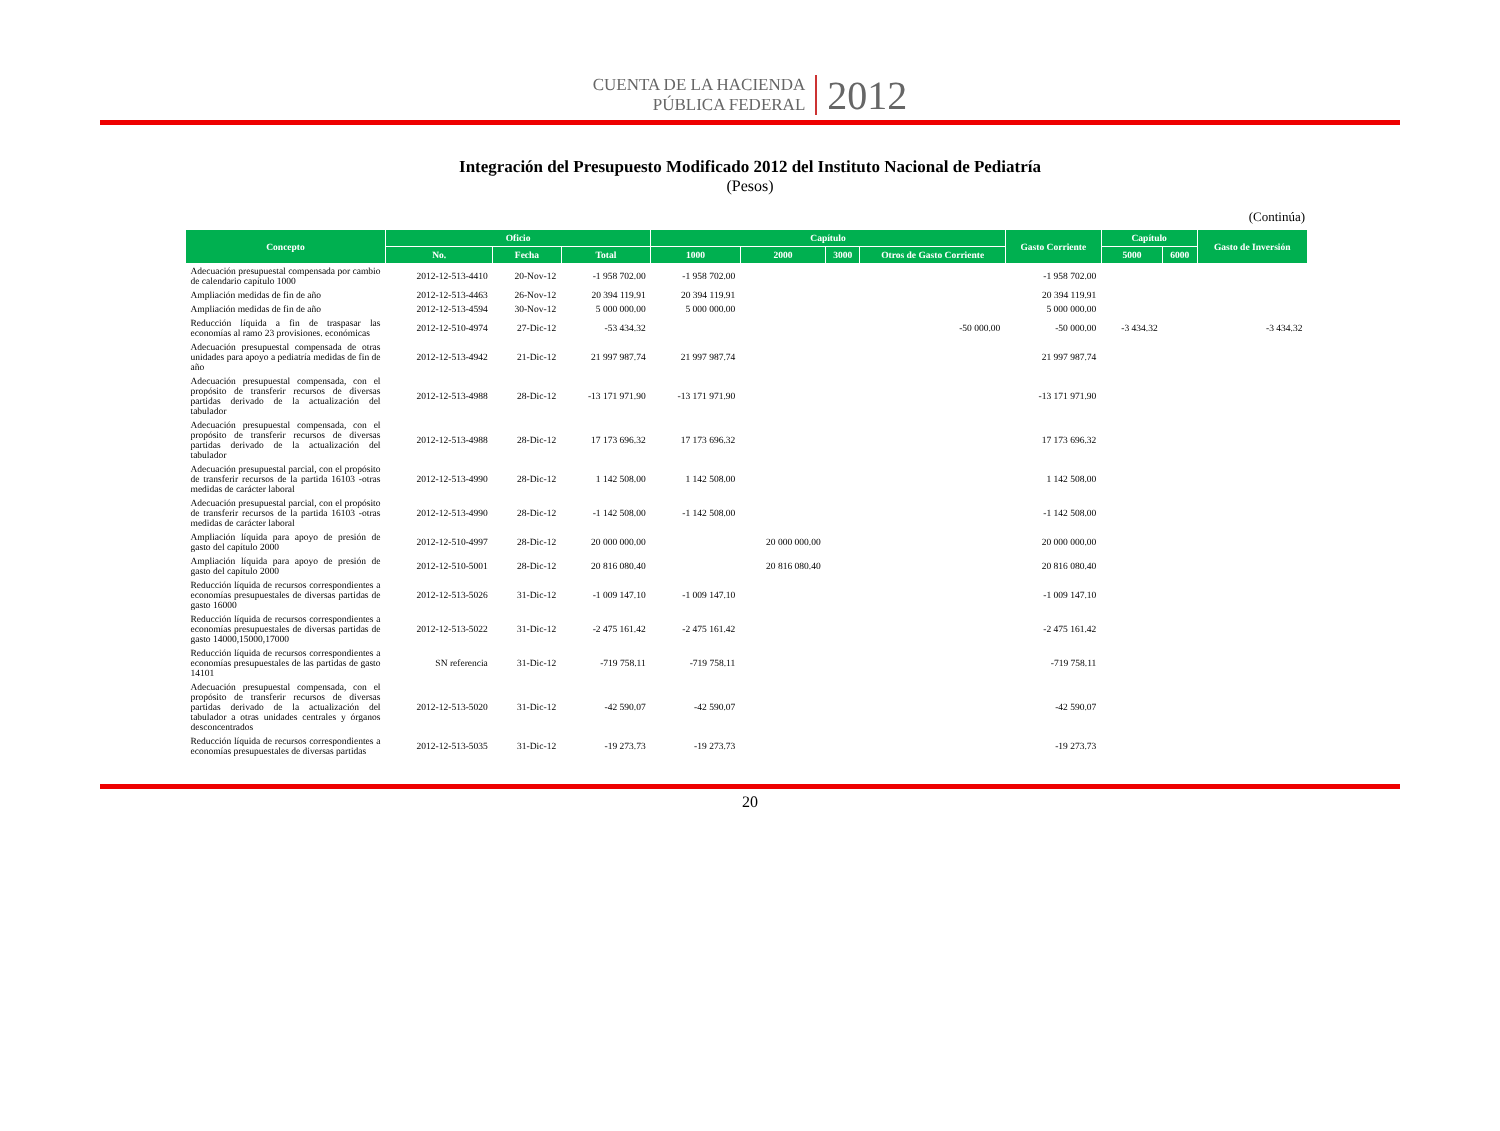CUENTA DE LA HACIENDA
PÚBLICA FEDERAL
2012
Integración del Presupuesto Modificado 2012 del Instituto Nacional de Pediatría
(Pesos)
(Continúa)
| Concepto | Oficio | | | Capítulo | | | | Gasto Corriente | Capítulo | | Gasto de Inversión |
| --- | --- | --- | --- | --- | --- | --- | --- | --- | --- | --- | --- |
| | No. | Fecha | Total | 1000 | 2000 | 3000 | Otros de Gasto Corriente | | 5000 | 6000 | |
| Adecuación presupuestal compensada por cambio de calendario capítulo 1000 | 2012-12-513-4410 | 20-Nov-12 | -1 958 702.00 | -1 958 702.00 | | | | -1 958 702.00 | | | |
| Ampliación medidas de fin de año | 2012-12-513-4463 | 26-Nov-12 | 20 394 119.91 | 20 394 119.91 | | | | 20 394 119.91 | | | |
| Ampliación medidas de fin de año | 2012-12-513-4594 | 30-Nov-12 | 5 000 000.00 | 5 000 000.00 | | | | 5 000 000.00 | | | |
| Reducción líquida a fin de traspasar las economías al ramo 23 provisiones. económicas | 2012-12-510-4974 | 27-Dic-12 | -53 434.32 | | | | -50 000.00 | -50 000.00 | -3 434.32 | | -3 434.32 |
| Adecuación presupuestal compensada de otras unidades para apoyo a pediatría medidas de fin de año | 2012-12-513-4942 | 21-Dic-12 | 21 997 987.74 | 21 997 987.74 | | | | 21 997 987.74 | | | |
| Adecuación presupuestal compensada, con el propósito de transferir recursos de diversas partidas derivado de la actualización del tabulador | 2012-12-513-4988 | 28-Dic-12 | -13 171 971.90 | -13 171 971.90 | | | | -13 171 971.90 | | | |
| Adecuación presupuestal compensada, con el propósito de transferir recursos de diversas partidas derivado de la actualización del tabulador | 2012-12-513-4988 | 28-Dic-12 | 17 173 696.32 | 17 173 696.32 | | | | 17 173 696.32 | | | |
| Adecuación presupuestal parcial, con el propósito de transferir recursos de la partida 16103 -otras medidas de carácter laboral | 2012-12-513-4990 | 28-Dic-12 | 1 142 508.00 | 1 142 508.00 | | | | 1 142 508.00 | | | |
| Adecuación presupuestal parcial, con el propósito de transferir recursos de la partida 16103 -otras medidas de carácter laboral | 2012-12-513-4990 | 28-Dic-12 | -1 142 508.00 | -1 142 508.00 | | | | -1 142 508.00 | | | |
| Ampliación líquida para apoyo de presión de gasto del capítulo 2000 | 2012-12-510-4997 | 28-Dic-12 | 20 000 000.00 | | 20 000 000.00 | | | 20 000 000.00 | | | |
| Ampliación líquida para apoyo de presión de gasto del capítulo 2000 | 2012-12-510-5001 | 28-Dic-12 | 20 816 080.40 | | 20 816 080.40 | | | 20 816 080.40 | | | |
| Reducción líquida de recursos correspondientes a economías presupuestales de diversas partidas de gasto 16000 | 2012-12-513-5026 | 31-Dic-12 | -1 009 147.10 | -1 009 147.10 | | | | -1 009 147.10 | | | |
| Reducción líquida de recursos correspondientes a economías presupuestales de diversas partidas de gasto 14000,15000,17000 | 2012-12-513-5022 | 31-Dic-12 | -2 475 161.42 | -2 475 161.42 | | | | -2 475 161.42 | | | |
| Reducción líquida de recursos correspondientes a economías presupuestales de las partidas de gasto 14101 | SN referencia | 31-Dic-12 | -719 758.11 | -719 758.11 | | | | -719 758.11 | | | |
| Adecuación presupuestal compensada, con el propósito de transferir recursos de diversas partidas derivado de la actualización del tabulador a otras unidades centrales y órganos desconcentrados | 2012-12-513-5020 | 31-Dic-12 | -42 590.07 | -42 590.07 | | | | -42 590.07 | | | |
| Reducción líquida de recursos correspondientes a economías presupuestales de diversas partidas | 2012-12-513-5035 | 31-Dic-12 | -19 273.73 | -19 273.73 | | | | -19 273.73 | | | |
20